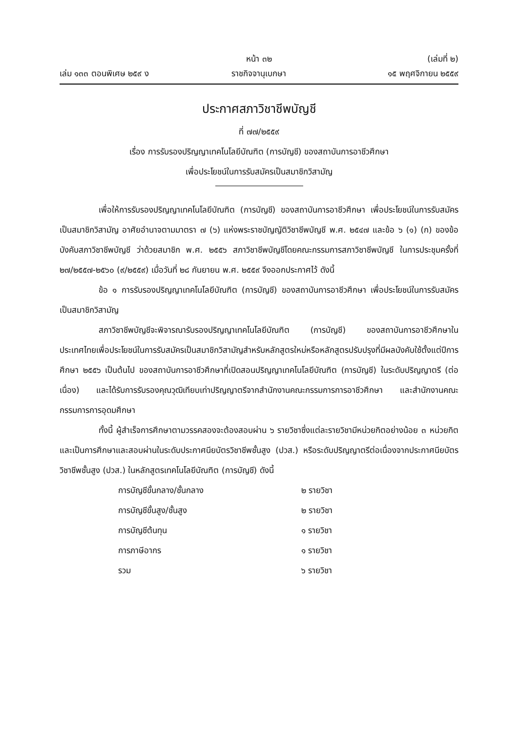หน้า ๓๒ (เล่มที่ ๒)
เล่ม ๑๓๓ ตอนพิเศษ ๒๕๙ ง ราชกิจจานุเบกษา ๑๕ พฤศจิกายน ๒๕๕๙
ประกาศสภาวิชาชีพบัญชี
ที่ ๗๗/๒๕๕๙
เรื่อง การรับรองปริญญาเทคโนโลยีบัณฑิต (การบัญชี) ของสถาบันการอาชีวศึกษา
เพื่อประโยชน์ในการรับสมัครเป็นสมาชิกวิสามัญ
เพื่อให้การรับรองปริญญาเทคโนโลยีบัณฑิต (การบัญชี) ของสถาบันการอาชีวศึกษา เพื่อประโยชน์ในการรับสมัครเป็นสมาชิกวิสามัญ อาศัยอำนาจตามมาตรา ๗ (๖) แห่งพระราชบัญญัติวิชาชีพบัญชี พ.ศ. ๒๕๔๗ และข้อ ๖ (๑) (ก) ของข้อบังคับสภาวิชาชีพบัญชี ว่าด้วยสมาชิก พ.ศ. ๒๕๕๖ สภาวิชาชีพบัญชีโดยคณะกรรมการสภาวิชาชีพบัญชี ในการประชุมครั้งที่ ๒๗/๒๕๕๗-๒๕๖๐ (๙/๒๕๕๙) เมื่อวันที่ ๒๘ กันยายน พ.ศ. ๒๕๕๙ จึงออกประกาศไว้ ดังนี้
ข้อ ๑ การรับรองปริญญาเทคโนโลยีบัณฑิต (การบัญชี) ของสถาบันการอาชีวศึกษา เพื่อประโยชน์ในการรับสมัครเป็นสมาชิกวิสามัญ
สภาวิชาชีพบัญชีจะพิจารณารับรองปริญญาเทคโนโลยีบัณฑิต (การบัญชี) ของสถาบันการอาชีวศึกษาในประเทศไทยเพื่อประโยชน์ในการรับสมัครเป็นสมาชิกวิสามัญสำหรับหลักสูตรใหม่หรือหลักสูตรปรับปรุงที่มีผลบังคับใช้ตั้งแต่ปีการศึกษา ๒๕๕๖ เป็นต้นไป ของสถาบันการอาชีวศึกษาที่เปิดสอนปริญญาเทคโนโลยีบัณฑิต (การบัญชี) ในระดับปริญญาตรี (ต่อเนื่อง) และได้รับการรับรองคุณวุฒิเทียบเท่าปริญญาตรีจากสำนักงานคณะกรรมการการอาชีวศึกษา และสำนักงานคณะกรรมการการอุดมศึกษา
ทั้งนี้ ผู้สำเร็จการศึกษาตามวรรคสองจะต้องสอบผ่าน ๖ รายวิชาซึ่งแต่ละรายวิชามีหน่วยกิตอย่างน้อย ๓ หน่วยกิต และเป็นการศึกษาและสอบผ่านในระดับประกาศนียบัตรวิชาชีพชั้นสูง (ปวส.) หรือระดับปริญญาตรีต่อเนื่องจากประกาศนียบัตรวิชาชีพชั้นสูง (ปวส.) ในหลักสูตรเทคโนโลยีบัณฑิต (การบัญชี) ดังนี้
| การบัญชีขั้นกลาง/ชั้นกลาง | ๒ รายวิชา |
| การบัญชีขั้นสูง/ชั้นสูง | ๒ รายวิชา |
| การบัญชีต้นทุน | ๑ รายวิชา |
| การภาษีอากร | ๑ รายวิชา |
| รวม | ๖ รายวิชา |